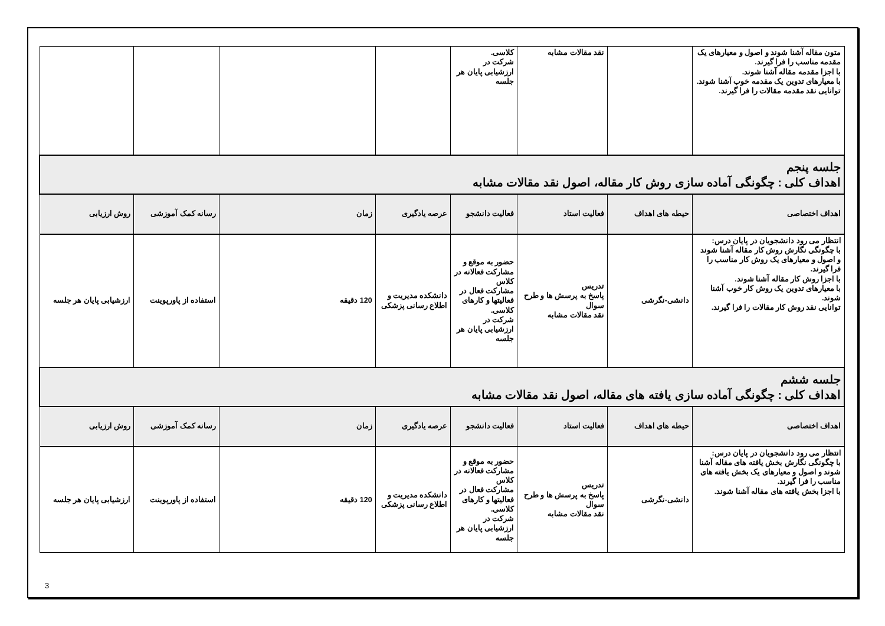| متون مقاله آشنا شوند و اصول و معیارهای یک مقدمه مناسب را فرا گیرند. با اجزا مقدمه مقاله آشنا شوند. با معیارهای تدوین یک مقدمه خوب آشنا شوند. توانایی نقد مقدمه مقالات را فرا گیرند. | | نقد مقالات مشابه | کلاسی. شرکت در ارزشیابی پایان هر جلسه | | | | |
| جلسه پنجم اهداف کلی : چگونگی آماده سازی روش کار مقاله، اصول نقد مقالات مشابه | | | | | | | |
| اهداف اختصاصی | حیطه های اهداف | فعالیت استاد | فعالیت دانشجو | عرصه یادگیری | زمان | رسانه کمک آموزشی | روش ارزیابی |
| انتظار می رود دانشجویان در پایان درس: با چگونگی نگارش روش کار مقاله آشنا شوند و اصول و معیارهای یک روش کار مناسب را فرا گیرند. با اجزا روش کار مقاله آشنا شوند. با معیارهای تدوین یک روش کار خوب آشنا شوند. توانایی نقد روش کار مقالات را فرا گیرند. | دانشی-نگرشی | تدریس پاسخ به پرسش ها و طرح سوال نقد مقالات مشابه | حضور به موقع و مشارکت فعالانه در کلاس مشارکت فعال در فعالیتها و کارهای کلاسی. شرکت در ارزشیابی پایان هر جلسه | دانشکده مدیریت و اطلاع رسانی پزشکی | 120 دقیقه | استفاده از پاورپوینت | ارزشیابی پایان هر جلسه |
| جلسه ششم اهداف کلی : چگونگی آماده سازی یافته های مقاله، اصول نقد مقالات مشابه | | | | | | | |
| اهداف اختصاصی | حیطه های اهداف | فعالیت استاد | فعالیت دانشجو | عرصه یادگیری | زمان | رسانه کمک آموزشی | روش ارزیابی |
| انتظار می رود دانشجویان در پایان درس: با چگونگی نگارش بخش یافته های مقاله آشنا شوند و اصول و معیارهای یک بخش یافته های مناسب را فرا گیرند. با اجزا بخش یافته های مقاله آشنا شوند. | دانشی-نگرشی | تدریس پاسخ به پرسش ها و طرح سوال نقد مقالات مشابه | حضور به موقع و مشارکت فعالانه در کلاس مشارکت فعال در فعالیتها و کارهای کلاسی. شرکت در ارزشیابی پایان هر جلسه | دانشکده مدیریت و اطلاع رسانی پزشکی | 120 دقیقه | استفاده از پاورپوینت | ارزشیابی پایان هر جلسه |
3